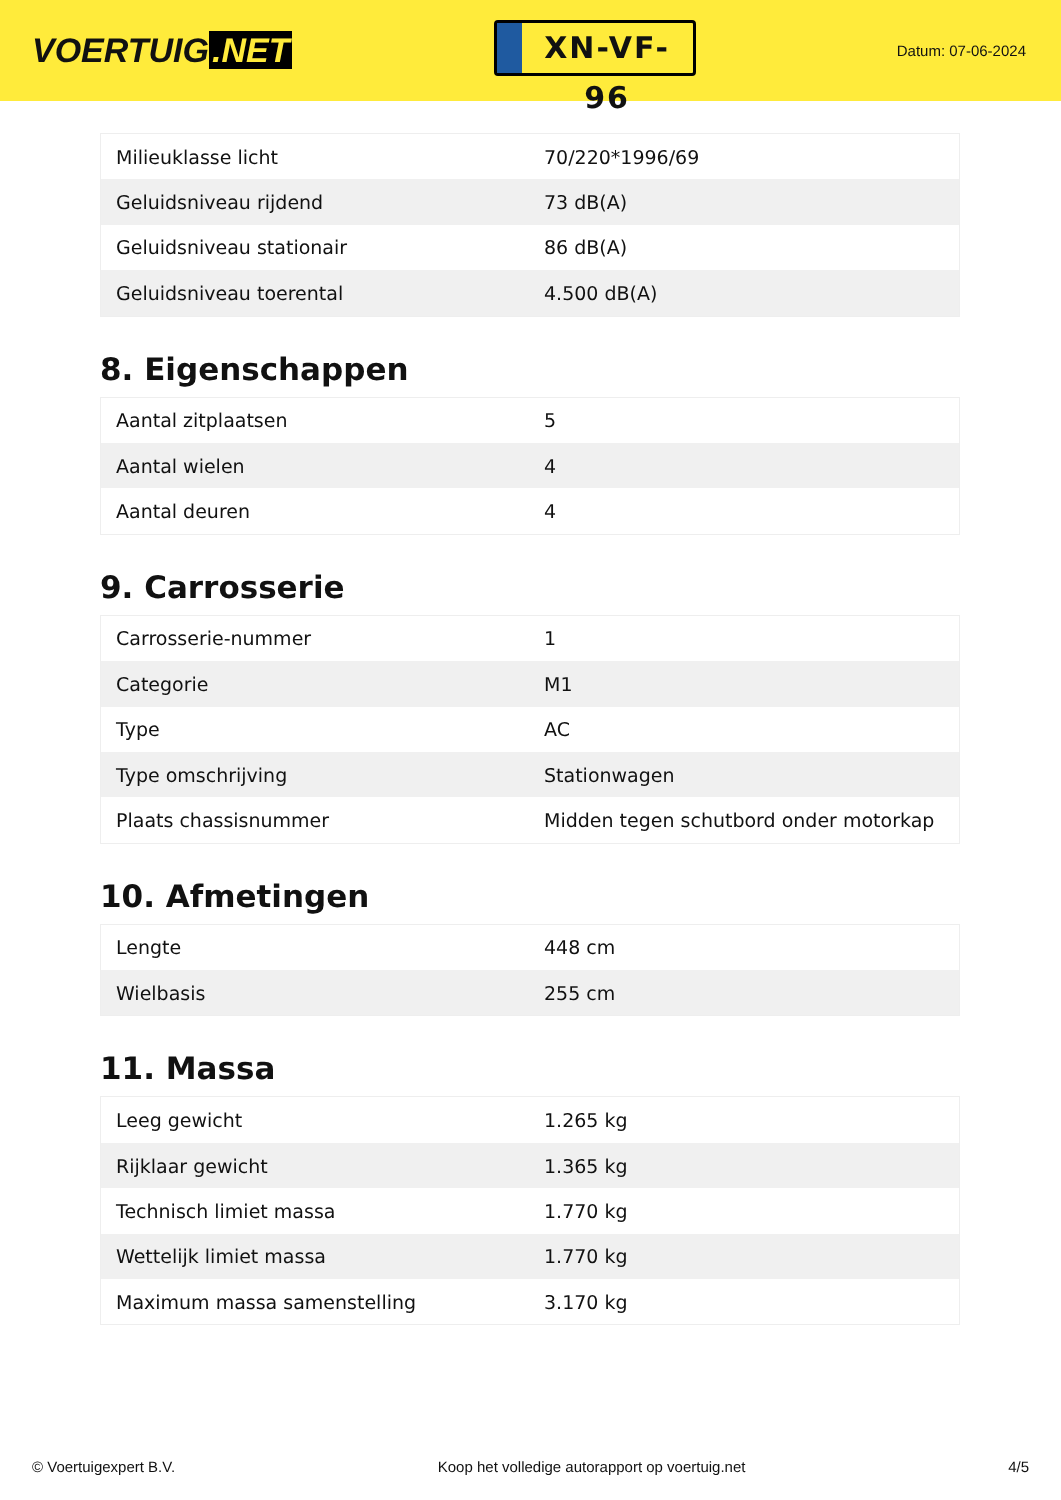VOERTUIG.NET
XN-VF-96
Datum: 07-06-2024
| Milieuklasse licht | 70/220*1996/69 |
| Geluidsniveau rijdend | 73 dB(A) |
| Geluidsniveau stationair | 86 dB(A) |
| Geluidsniveau toerental | 4.500 dB(A) |
8. Eigenschappen
| Aantal zitplaatsen | 5 |
| Aantal wielen | 4 |
| Aantal deuren | 4 |
9. Carrosserie
| Carrosserie-nummer | 1 |
| Categorie | M1 |
| Type | AC |
| Type omschrijving | Stationwagen |
| Plaats chassisnummer | Midden tegen schutbord onder motorkap |
10. Afmetingen
| Lengte | 448 cm |
| Wielbasis | 255 cm |
11. Massa
| Leeg gewicht | 1.265 kg |
| Rijklaar gewicht | 1.365 kg |
| Technisch limiet massa | 1.770 kg |
| Wettelijk limiet massa | 1.770 kg |
| Maximum massa samenstelling | 3.170 kg |
© Voertuigexpert B.V. Koop het volledige autorapport op voertuig.net 4/5